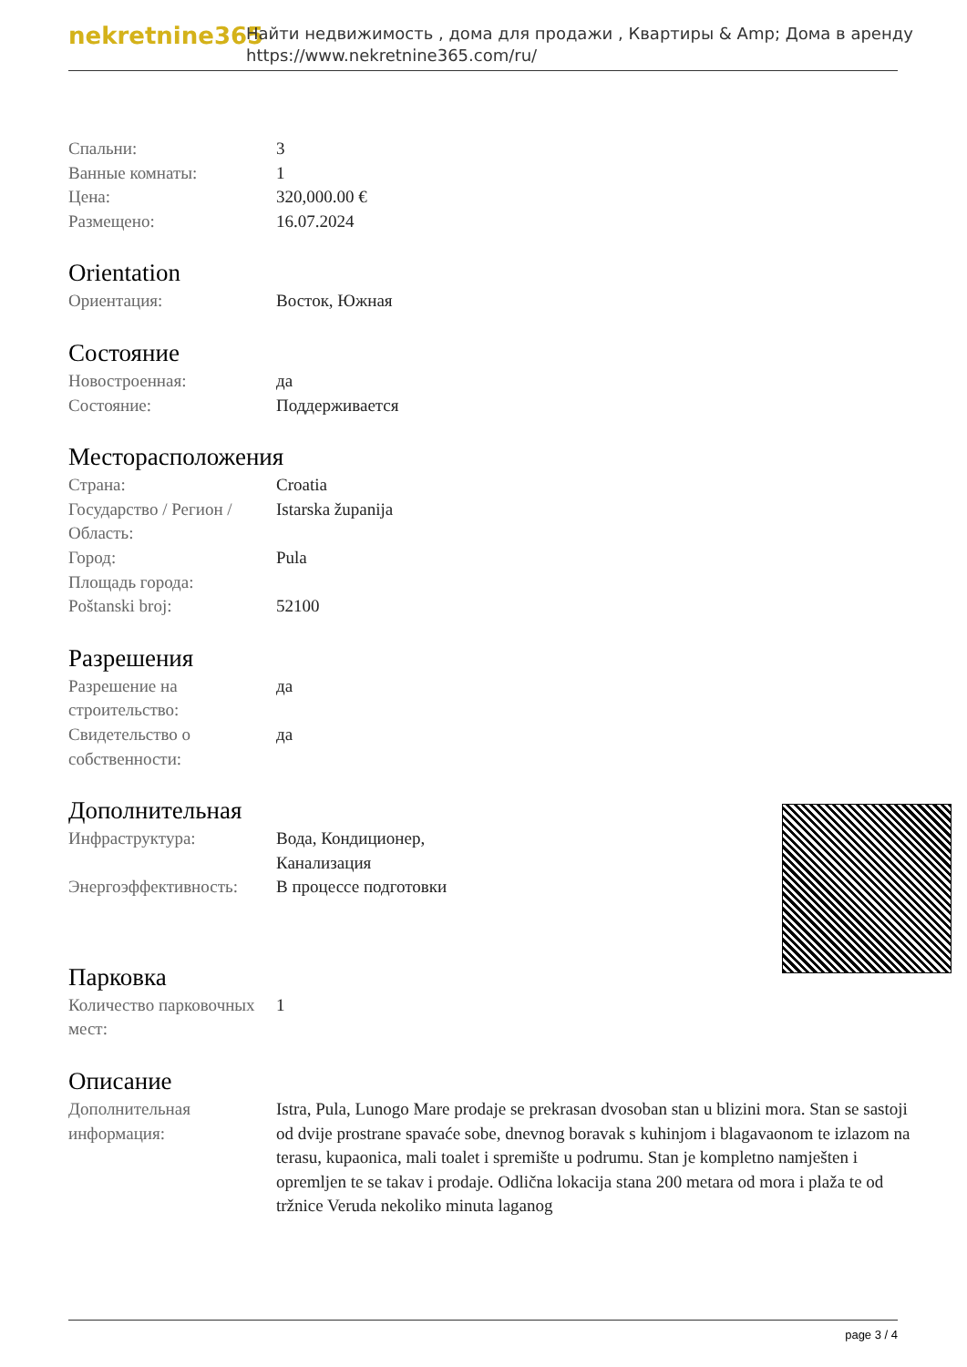nekretnine365
Найти недвижимость , дома для продажи , Квартиры & Amp; Дома в аренду
https://www.nekretnine365.com/ru/
| Спальни: | 3 |
| Ванные комнаты: | 1 |
| Цена: | 320,000.00 € |
| Размещено: | 16.07.2024 |
Orientation
| Ориентация: | Восток, Южная |
Состояние
| Новостроенная: | да |
| Состояние: | Поддерживается |
Месторасположения
| Страна: | Croatia |
| Государство / Регион / Область: | Istarska županija |
| Город: | Pula |
| Площадь города: | |
| Poštanski broj: | 52100 |
Разрешения
| Разрешение на строительство: | да |
| Свидетельство о собственности: | да |
Дополнительная
| Инфраструктура: | Вода, Кондиционер, Канализация |
| Энергоэффективность: | В процессе подготовки |
Парковка
| Количество парковочных мест: | 1 |
Описание
| Дополнительная информация: | Istra, Pula, Lunogo Mare prodaje se prekrasan dvosoban stan u blizini mora. Stan se sastoji od dvije prostrane spavaće sobe, dnevnog boravak s kuhinjom i blagavaonom te izlazom na terasu, kupaonica, mali toalet i spremište u podrumu. Stan je kompletno namješten i opremljen te se takav i prodaje. Odlična lokacija stana 200 metara od mora i plaža te od tržnice Veruda nekoliko minuta laganog |
page 3 / 4